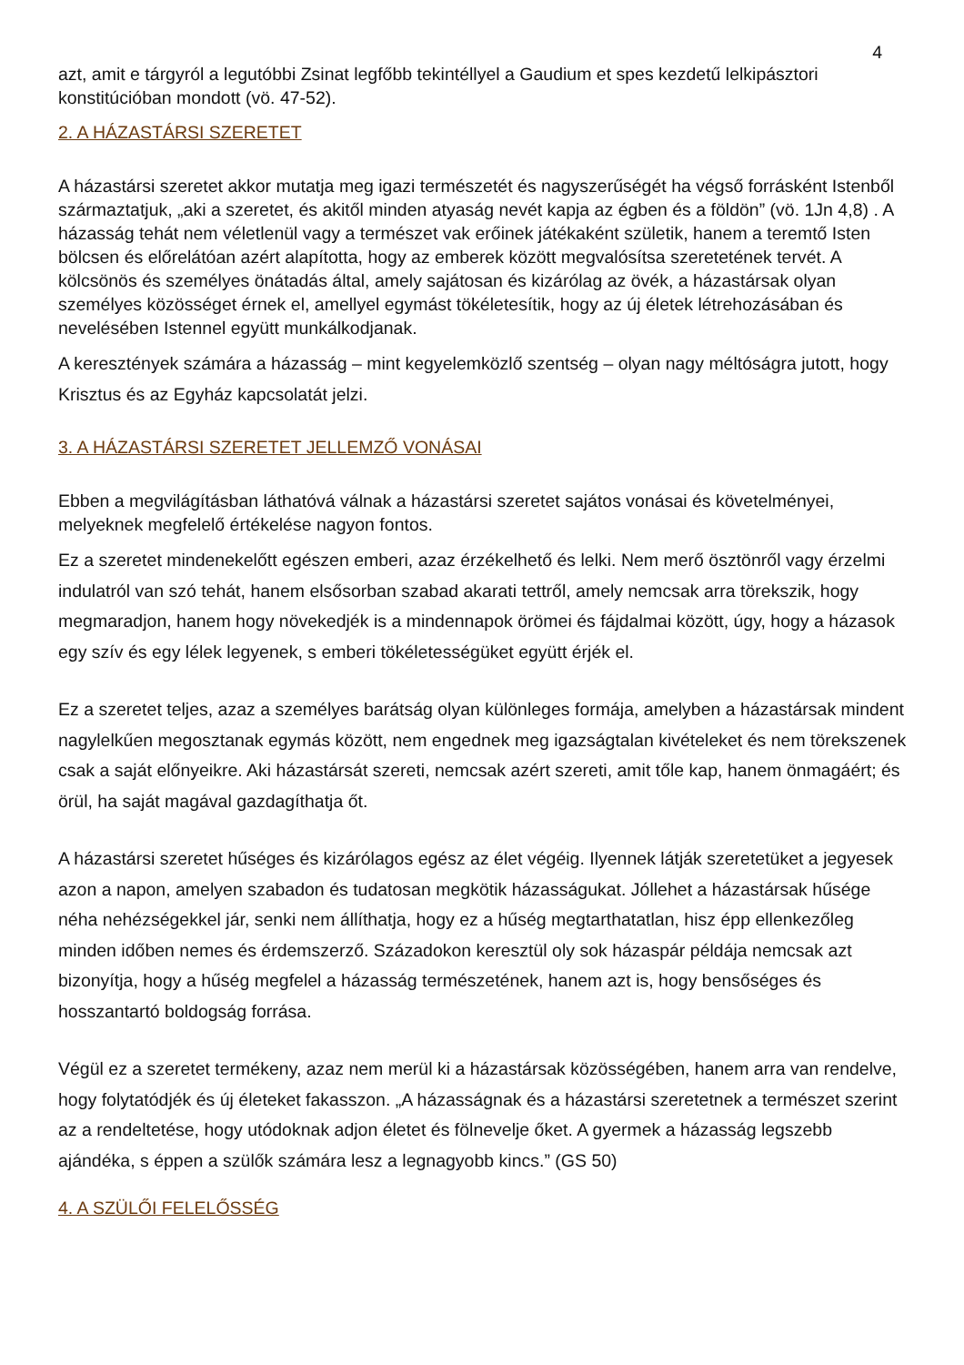4
azt, amit e tárgyról a legutóbbi Zsinat legfőbb tekintéllyel a Gaudium et spes kezdetű lelkipásztori konstitúcióban mondott (vö. 47-52).
2. A HÁZASTÁRSI SZERETET
A házastársi szeretet akkor mutatja meg igazi természetét és nagyszerűségét ha végső forrásként Istenből származtatjuk, „aki a szeretet, és akitől minden atyaság nevét kapja az égben és a földön” (vö. 1Jn 4,8) . A házasság tehát nem véletlenül vagy a természet vak erőinek játékaként születik, hanem a teremtő Isten bölcsen és előrelátóan azért alapította, hogy az emberek között megvalósítsa szeretetének tervét. A kölcsönös és személyes önátadás által, amely sajátosan és kizárólag az övék, a házastársak olyan személyes közösséget érnek el, amellyel egymást tökéletesítik, hogy az új életek létrehozásában és nevelésében Istennel együtt munkálkodjanak.
A keresztények számára a házasság – mint kegyelemközlő szentség – olyan nagy méltóságra jutott, hogy Krisztus és az Egyház kapcsolatát jelzi.
3. A HÁZASTÁRSI SZERETET JELLEMZŐ VONÁSAI
Ebben a megvilágításban láthatóvá válnak a házastársi szeretet sajátos vonásai és követelményei, melyeknek megfelelő értékelése nagyon fontos.
Ez a szeretet mindenekelőtt egészen emberi, azaz érzékelhető és lelki. Nem merő ösztönről vagy érzelmi indulatról van szó tehát, hanem elsősorban szabad akarati tettről, amely nemcsak arra törekszik, hogy megmaradjon, hanem hogy növekedjék is a mindennapok örömei és fájdalmai között, úgy, hogy a házasok egy szív és egy lélek legyenek, s emberi tökéletességüket együtt érjék el.
Ez a szeretet teljes, azaz a személyes barátság olyan különleges formája, amelyben a házastársak mindent nagylelkűen megosztanak egymás között, nem engednek meg igazságtalan kivételeket és nem törekszenek csak a saját előnyeikre. Aki házastársát szereti, nemcsak azért szereti, amit tőle kap, hanem önmagáért; és örül, ha saját magával gazdagíthatja őt.
A házastársi szeretet hűséges és kizárólagos egész az élet végéig. Ilyennek látják szeretetüket a jegyesek azon a napon, amelyen szabadon és tudatosan megkötik házasságukat. Jóllehet a házastársak hűsége néha nehézségekkel jár, senki nem állíthatja, hogy ez a hűség megtarthatatlan, hisz épp ellenkezőleg minden időben nemes és érdemszerző. Századokon keresztül oly sok házaspár példája nemcsak azt bizonyítja, hogy a hűség megfelel a házasság természetének, hanem azt is, hogy bensőséges és hosszantartó boldogság forrása.
Végül ez a szeretet termékeny, azaz nem merül ki a házastársak közösségében, hanem arra van rendelve, hogy folytatódjék és új életeket fakasszon. „A házasságnak és a házastársi szeretetnek a természet szerint az a rendeltetése, hogy utódoknak adjon életet és fölnevelje őket. A gyermek a házasság legszebb ajándéka, s éppen a szülők számára lesz a legnagyobb kincs.” (GS 50)
4. A SZÜLŐI FELELŐSSÉG